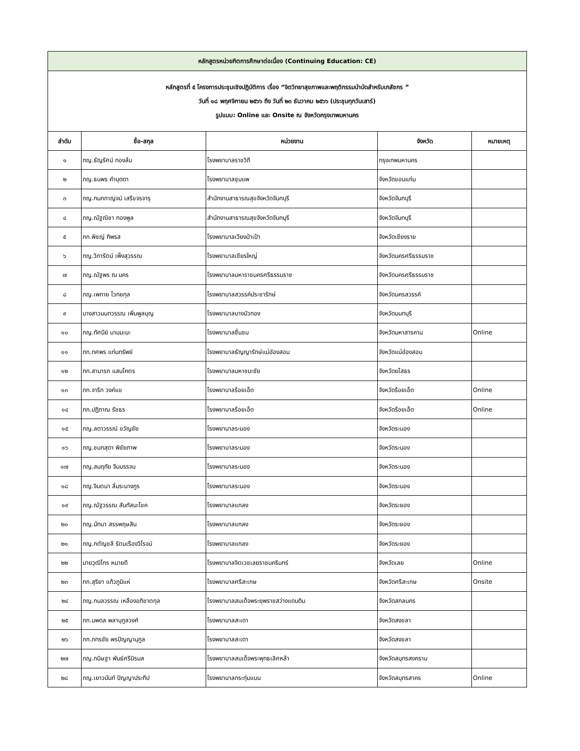| หลักสูตรหน่วยกิตการศึกษาต่อเนื่อง (Continuing Education: CE) | | | | |
| หลักสูตรที่ ๕ โครงการประชุมเชิงปฏิบัติการ เรื่อง “จิตวิทยาสุขภาพและพฤติกรรมบำบัดสำหรับเภสัชกร ” วันที่ ๑๘ พฤศจิกายน ๒๕๖๖ ถึง วันที่ ๒๓ ธันวาคม ๒๕๖๖ (ประชุมทุกวันเสาร์) รูปแบบ: Online และ Onsite ณ จังหวัดกรุงเทพมหานคร | | | | |
| ลำดับ | ชื่อ-สกุล | หน่วยงาน | จังหวัด | หมายเหตุ |
| ๑ | ภญ.ธัญรัศม์ ทองล้น | โรงพยาบาลราชวิถี | กรุงเทพมหานคร | |
| ๒ | ภญ.ธนพร คำบุดดา | โรงพยาบาลชุมแพ | จังหวัดขอนแก่น | |
| ๓ | ภญ.กนกกาญจน์ เสรีขจรจารุ | สำนักงานสาธารณสุขจังหวัดจันทบุรี | จังหวัดจันทบุรี | |
| ๔ | ภญ.ณัฐณิชา ทองพูล | สำนักงานสาธารณสุขจังหวัดจันทบุรี | จังหวัดจันทบุรี | |
| ๕ | ภก.พิชญ์ ทิพรส | โรงพยาบาลเวียงป่าเป้า | จังหวัดเชียงราย | |
| ๖ | ภญ.วิภารัตน์ เพ็งสุวรรณ | โรงพยาบาลเชียรใหญ่ | จังหวัดนครศรีธรรมราช | |
| ๗ | ภญ.ณัฐพร ณ นคร | โรงพยาบาลมหาราชนครศรีธรรมราช | จังหวัดนครศรีธรรมราช | |
| ๘ | ภญ.เพทาย ไวทยกุล | โรงพยาบาลสวรรค์ประชารักษ์ | จังหวัดนครสวรรค์ | |
| ๙ | นางสาวนนทวรรณ เพิ่มพูลบุญ | โรงพยาบาลบางบัวทอง | จังหวัดนนทบุรี | |
| ๑๐ | ภญ.ทัศนีย์ นามนะมะ | โรงพยาบาลชื่นชม | จังหวัดมหาสารคาม | Online |
| ๑๑ | ภก.ทศพร แก่นทรัพย์ | โรงพยาบาลธัญญารักษ์แม่ฮ่องสอน | จังหวัดแม่ฮ่องสอน | |
| ๑๒ | ภก.สามารถ แสนโคตร | โรงพยาบาลมหาชนะชัย | จังหวัดยโสธร | |
| ๑๓ | ภก.จารึก วงค์แข | โรงพยาบาลร้อยเอ็ด | จังหวัดร้อยเอ็ด | Online |
| ๑๔ | ภก.ปฏิภาณ รัชธร | โรงพยาบาลร้อยเอ็ด | จังหวัดร้อยเอ็ด | Online |
| ๑๕ | ภญ.ลดาวรรณ์ ขวัญชัย | โรงพยาบาลระนอง | จังหวัดระนอง | |
| ๑๖ | ภญ.ชนกสุดา พิชัยภาพ | โรงพยาบาลระนอง | จังหวัดระนอง | |
| ๑๗ | ภญ.สมฤทัย จีนบรรจบ | โรงพยาบาลระนอง | จังหวัดระนอง | |
| ๑๘ | ภญ.จินตนา ลิ่มระนางกูร | โรงพยาบาลระนอง | จังหวัดระนอง | |
| ๑๙ | ภญ.ณัฐวรรณ สันทัสนะโชค | โรงพยาบาลแกลง | จังหวัดระยอง | |
| ๒๐ | ภญ.มัทนา สรรพฤษสิน | โรงพยาบาลแกลง | จังหวัดระยอง | |
| ๒๑ | ภญ.กตัญชลี รัตนเรืองวิโรจน์ | โรงพยาบาลแกลง | จังหวัดระยอง | |
| ๒๒ | นายวุฒิไกร หมายดี | โรงพยาบาลจิตเวชเลยราชนครินทร์ | จังหวัดเลย | Online |
| ๒๓ | ภก.สุริยา แก้วภูมิแห่ | โรงพยาบาลศรีสะเกษ | จังหวัดศรีสะเกษ | Onsite |
| ๒๔ | ภญ.กมลวรรณ เหลืองอภิชาตกุล | โรงพยาบาลสมเด็จพระยุพราชสว่างแดนดิน | จังหวัดสกลนคร | |
| ๒๕ | ภก.นพดล พลานุกูลวงศ์ | โรงพยาบาลสะเดา | จังหวัดสงขลา | |
| ๒๖ | ภก.ภทรชัย พรปัญญานุกูล | โรงพยาบาลสะเดา | จังหวัดสงขลา | |
| ๒๗ | ภญ.กนิษฐา พันธ์ศรีนิรมล | โรงพยาบาลสมเด็จพระพุทธเลิศหล้า | จังหวัดสมุทรสงคราม | |
| ๒๘ | ภญ.เยาวนันท์ ปัญญาประทีป | โรงพยาบาลกระทุ่มแบน | จังหวัดสมุทรสาคร | Online |